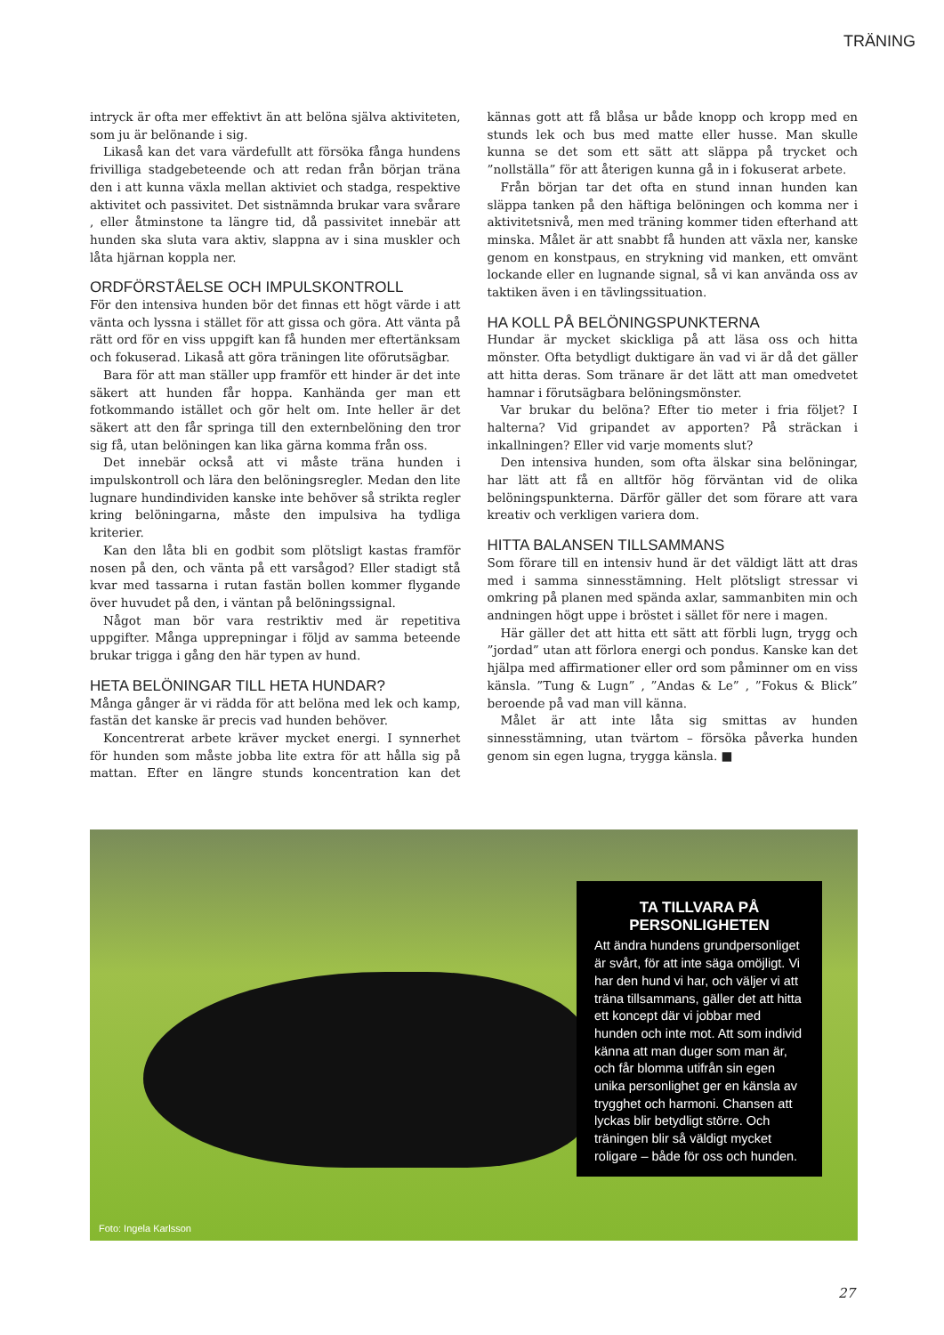TRÄNING
intryck är ofta mer effektivt än att belöna själva aktiviteten, som ju är belönande i sig.
Likaså kan det vara värdefullt att försöka fånga hundens frivilliga stadgebeteende och att redan från början träna den i att kunna växla mellan aktiviet och stadga, respektive aktivitet och passivitet. Det sistnämnda brukar vara svårare , eller åtminstone ta längre tid, då passivitet innebär att hunden ska sluta vara aktiv, slappna av i sina muskler och låta hjärnan koppla ner.
ORDFÖRSTÅELSE OCH IMPULSKONTROLL
För den intensiva hunden bör det finnas ett högt värde i att vänta och lyssna i stället för att gissa och göra. Att vänta på rätt ord för en viss uppgift kan få hunden mer eftertänksam och fokuserad. Likaså att göra träningen lite oförutsägbar.
Bara för att man ställer upp framför ett hinder är det inte säkert att hunden får hoppa. Kanhända ger man ett fotkommando istället och gör helt om. Inte heller är det säkert att den får springa till den externbelöning den tror sig få, utan belöningen kan lika gärna komma från oss.
Det innebär också att vi måste träna hunden i impulskontroll och lära den belöningsregler. Medan den lite lugnare hundindividen kanske inte behöver så strikta regler kring belöningarna, måste den impulsiva ha tydliga kriterier.
Kan den låta bli en godbit som plötsligt kastas framför nosen på den, och vänta på ett varsågod? Eller stadigt stå kvar med tassarna i rutan fastän bollen kommer flygande över huvudet på den, i väntan på belöningssignal.
Något man bör vara restriktiv med är repetitiva uppgifter. Många upprepningar i följd av samma beteende brukar trigga i gång den här typen av hund.
HETA BELÖNINGAR TILL HETA HUNDAR?
Många gånger är vi rädda för att belöna med lek och kamp, fastän det kanske är precis vad hunden behöver.
Koncentrerat arbete kräver mycket energi. I synnerhet för hunden som måste jobba lite extra för att hålla sig på mattan. Efter en längre stunds koncentration kan det kännas gott att få blåsa ur både knopp och kropp med en stunds lek och bus med matte eller husse. Man skulle kunna se det som ett sätt att släppa på trycket och ”nollställa” för att återigen kunna gå in i fokuserat arbete.
Från början tar det ofta en stund innan hunden kan släppa tanken på den häftiga belöningen och komma ner i aktivitetsnivå, men med träning kommer tiden efterhand att minska. Målet är att snabbt få hunden att växla ner, kanske genom en konstpaus, en strykning vid manken, ett omvänt lockande eller en lugnande signal, så vi kan använda oss av taktiken även i en tävlingssituation.
HA KOLL PÅ BELÖNINGSPUNKTERNA
Hundar är mycket skickliga på att läsa oss och hitta mönster. Ofta betydligt duktigare än vad vi är då det gäller att hitta deras. Som tränare är det lätt att man omedvetet hamnar i förutsägbara belöningsmönster.
Var brukar du belöna? Efter tio meter i fria följet? I halterna? Vid gripandet av apporten? På sträckan i inkallningen? Eller vid varje moments slut?
Den intensiva hunden, som ofta älskar sina belöningar, har lätt att få en alltför hög förväntan vid de olika belöningspunkterna. Därför gäller det som förare att vara kreativ och verkligen variera dom.
HITTA BALANSEN TILLSAMMANS
Som förare till en intensiv hund är det väldigt lätt att dras med i samma sinnesstämning. Helt plötsligt stressar vi omkring på planen med spända axlar, sammanbiten min och andningen högt uppe i bröstet i sället för nere i magen.
Här gäller det att hitta ett sätt att förbli lugn, trygg och ”jordad” utan att förlora energi och pondus. Kanske kan det hjälpa med affirmationer eller ord som påminner om en viss känsla. ”Tung & Lugn” , ”Andas & Le” , ”Fokus & Blick” beroende på vad man vill känna.
Målet är att inte låta sig smittas av hunden sinnesstämning, utan tvärtom – försöka påverka hunden genom sin egen lugna, trygga känsla. ■
TA TILLVARA PÅ PERSONLIGHETEN
Att ändra hundens grundpersonliget är svårt, för att inte säga omöjligt. Vi har den hund vi har, och väljer vi att träna tillsammans, gäller det att hitta ett koncept där vi jobbar med hunden och inte mot. Att som individ känna att man duger som man är, och får blomma utifrån sin egen unika personlighet ger en känsla av trygghet och harmoni. Chansen att lyckas blir betydligt större. Och träningen blir så väldigt mycket roligare – både för oss och hunden.
Foto: Ingela Karlsson
27